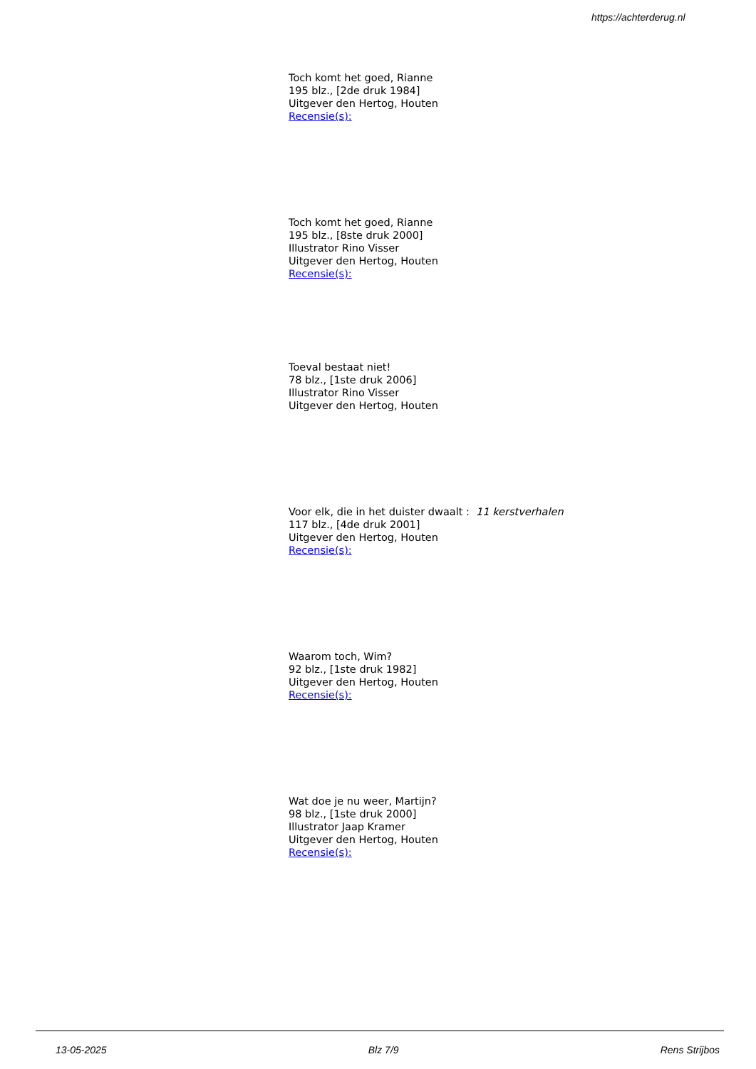https://achterderug.nl
Toch komt het goed, Rianne
195 blz., [2de druk 1984]
Uitgever den Hertog, Houten
Recensie(s):
Toch komt het goed, Rianne
195 blz., [8ste druk 2000]
Illustrator Rino Visser
Uitgever den Hertog, Houten
Recensie(s):
Toeval bestaat niet!
78 blz., [1ste druk 2006]
Illustrator Rino Visser
Uitgever den Hertog, Houten
Voor elk, die in het duister dwaalt : 11 kerstverhalen
117 blz., [4de druk 2001]
Uitgever den Hertog, Houten
Recensie(s):
Waarom toch, Wim?
92 blz., [1ste druk 1982]
Uitgever den Hertog, Houten
Recensie(s):
Wat doe je nu weer, Martijn?
98 blz., [1ste druk 2000]
Illustrator Jaap Kramer
Uitgever den Hertog, Houten
Recensie(s):
13-05-2025 Blz 7/9 Rens Strijbos